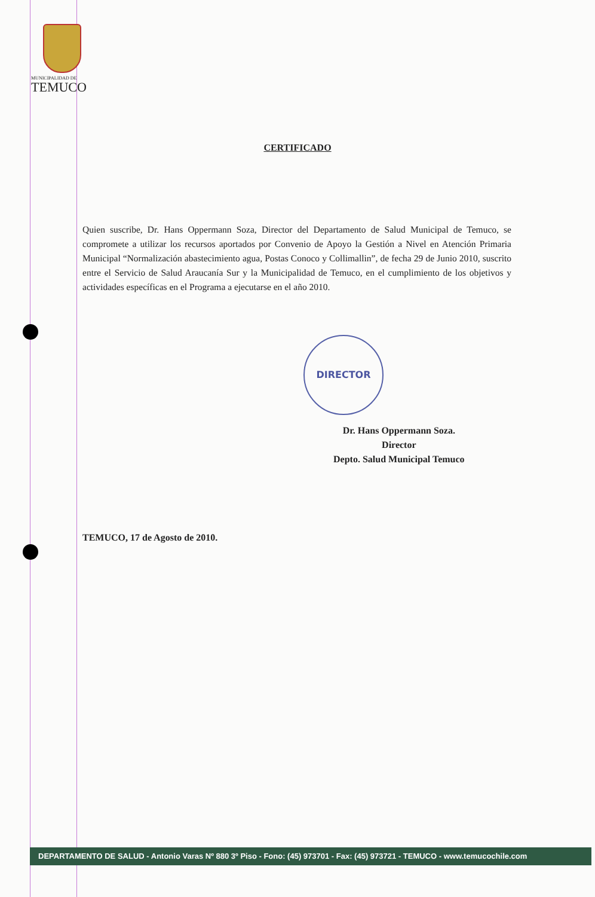MUNICIPALIDAD DE
TEMUCO
CERTIFICADO
Quien suscribe, Dr. Hans Oppermann Soza, Director del Departamento de Salud Municipal de Temuco, se compromete a utilizar los recursos aportados por Convenio de Apoyo la Gestión a Nivel en Atención Primaria Municipal “Normalización abastecimiento agua, Postas Conoco y Collimallin”, de fecha 29 de Junio 2010, suscrito entre el Servicio de Salud Araucanía Sur y la Municipalidad de Temuco, en el cumplimiento de los objetivos y actividades específicas en el Programa a ejecutarse en el año 2010.
DIRECTOR
Dr. Hans Oppermann Soza.
Director
Depto. Salud Municipal Temuco
TEMUCO, 17 de Agosto de 2010.
DEPARTAMENTO DE SALUD - Antonio Varas Nº 880 3º Piso - Fono: (45) 973701 - Fax: (45) 973721 - TEMUCO - www.temucochile.com